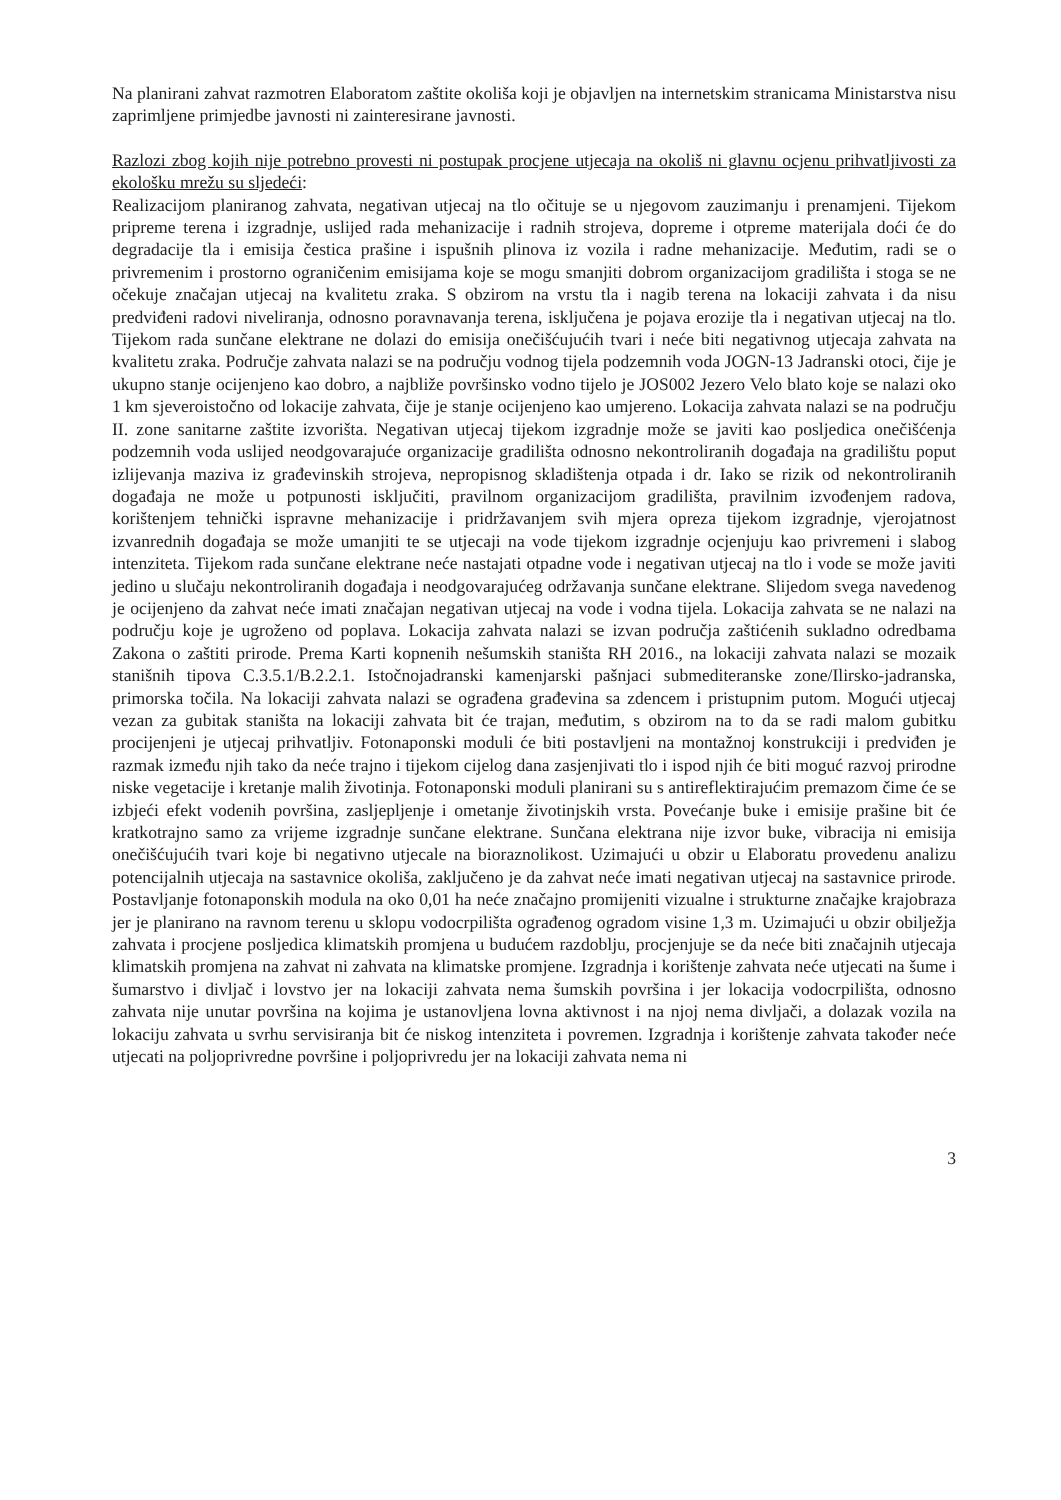Na planirani zahvat razmotren Elaboratom zaštite okoliša koji je objavljen na internetskim stranicama Ministarstva nisu zaprimljene primjedbe javnosti ni zainteresirane javnosti.
Razlozi zbog kojih nije potrebno provesti ni postupak procjene utjecaja na okoliš ni glavnu ocjenu prihvatljivosti za ekološku mrežu su sljedeći:
Realizacijom planiranog zahvata, negativan utjecaj na tlo očituje se u njegovom zauzimanju i prenamjeni. Tijekom pripreme terena i izgradnje, uslijed rada mehanizacije i radnih strojeva, dopreme i otpreme materijala doći će do degradacije tla i emisija čestica prašine i ispušnih plinova iz vozila i radne mehanizacije. Međutim, radi se o privremenim i prostorno ograničenim emisijama koje se mogu smanjiti dobrom organizacijom gradilišta i stoga se ne očekuje značajan utjecaj na kvalitetu zraka. S obzirom na vrstu tla i nagib terena na lokaciji zahvata i da nisu predviđeni radovi niveliranja, odnosno poravnavanja terena, isključena je pojava erozije tla i negativan utjecaj na tlo. Tijekom rada sunčane elektrane ne dolazi do emisija onečišćujućih tvari i neće biti negativnog utjecaja zahvata na kvalitetu zraka. Područje zahvata nalazi se na području vodnog tijela podzemnih voda JOGN-13 Jadranski otoci, čije je ukupno stanje ocijenjeno kao dobro, a najbliže površinsko vodno tijelo je JOS002 Jezero Velo blato koje se nalazi oko 1 km sjeveroistočno od lokacije zahvata, čije je stanje ocijenjeno kao umjereno. Lokacija zahvata nalazi se na području II. zone sanitarne zaštite izvorišta. Negativan utjecaj tijekom izgradnje može se javiti kao posljedica onečišćenja podzemnih voda uslijed neodgovarajuće organizacije gradilišta odnosno nekontroliranih događaja na gradilištu poput izlijevanja maziva iz građevinskih strojeva, nepropisnog skladištenja otpada i dr. Iako se rizik od nekontroliranih događaja ne može u potpunosti isključiti, pravilnom organizacijom gradilišta, pravilnim izvođenjem radova, korištenjem tehnički ispravne mehanizacije i pridržavanjem svih mjera opreza tijekom izgradnje, vjerojatnost izvanrednih događaja se može umanjiti te se utjecaji na vode tijekom izgradnje ocjenjuju kao privremeni i slabog intenziteta. Tijekom rada sunčane elektrane neće nastajati otpadne vode i negativan utjecaj na tlo i vode se može javiti jedino u slučaju nekontroliranih događaja i neodgovarajućeg održavanja sunčane elektrane. Slijedom svega navedenog je ocijenjeno da zahvat neće imati značajan negativan utjecaj na vode i vodna tijela. Lokacija zahvata se ne nalazi na području koje je ugroženo od poplava. Lokacija zahvata nalazi se izvan područja zaštićenih sukladno odredbama Zakona o zaštiti prirode. Prema Karti kopnenih nešumskih staništa RH 2016., na lokaciji zahvata nalazi se mozaik stanišnih tipova C.3.5.1/B.2.2.1. Istočnojadranski kamenjarski pašnjaci submediteranske zone/Ilirsko-jadranska, primorska točila. Na lokaciji zahvata nalazi se ograđena građevina sa zdencem i pristupnim putom. Mogući utjecaj vezan za gubitak staništa na lokaciji zahvata bit će trajan, međutim, s obzirom na to da se radi malom gubitku procijenjeni je utjecaj prihvatljiv. Fotonaponski moduli će biti postavljeni na montažnoj konstrukciji i predviđen je razmak između njih tako da neće trajno i tijekom cijelog dana zasjenjivati tlo i ispod njih će biti moguć razvoj prirodne niske vegetacije i kretanje malih životinja. Fotonaponski moduli planirani su s antireflektirajućim premazom čime će se izbjeći efekt vodenih površina, zasljepljenje i ometanje životinjskih vrsta. Povećanje buke i emisije prašine bit će kratkotrajno samo za vrijeme izgradnje sunčane elektrane. Sunčana elektrana nije izvor buke, vibracija ni emisija onečišćujućih tvari koje bi negativno utjecale na bioraznolikost. Uzimajući u obzir u Elaboratu provedenu analizu potencijalnih utjecaja na sastavnice okoliša, zaključeno je da zahvat neće imati negativan utjecaj na sastavnice prirode. Postavljanje fotonaponskih modula na oko 0,01 ha neće značajno promijeniti vizualne i strukturne značajke krajobraza jer je planirano na ravnom terenu u sklopu vodocrpilišta ograđenog ogradom visine 1,3 m. Uzimajući u obzir obilježja zahvata i procjene posljedica klimatskih promjena u budućem razdoblju, procjenjuje se da neće biti značajnih utjecaja klimatskih promjena na zahvat ni zahvata na klimatske promjene. Izgradnja i korištenje zahvata neće utjecati na šume i šumarstvo i divljač i lovstvo jer na lokaciji zahvata nema šumskih površina i jer lokacija vodocrpilišta, odnosno zahvata nije unutar površina na kojima je ustanovljena lovna aktivnost i na njoj nema divljači, a dolazak vozila na lokaciju zahvata u svrhu servisiranja bit će niskog intenziteta i povremen. Izgradnja i korištenje zahvata također neće utjecati na poljoprivredne površine i poljoprivredu jer na lokaciji zahvata nema ni
3